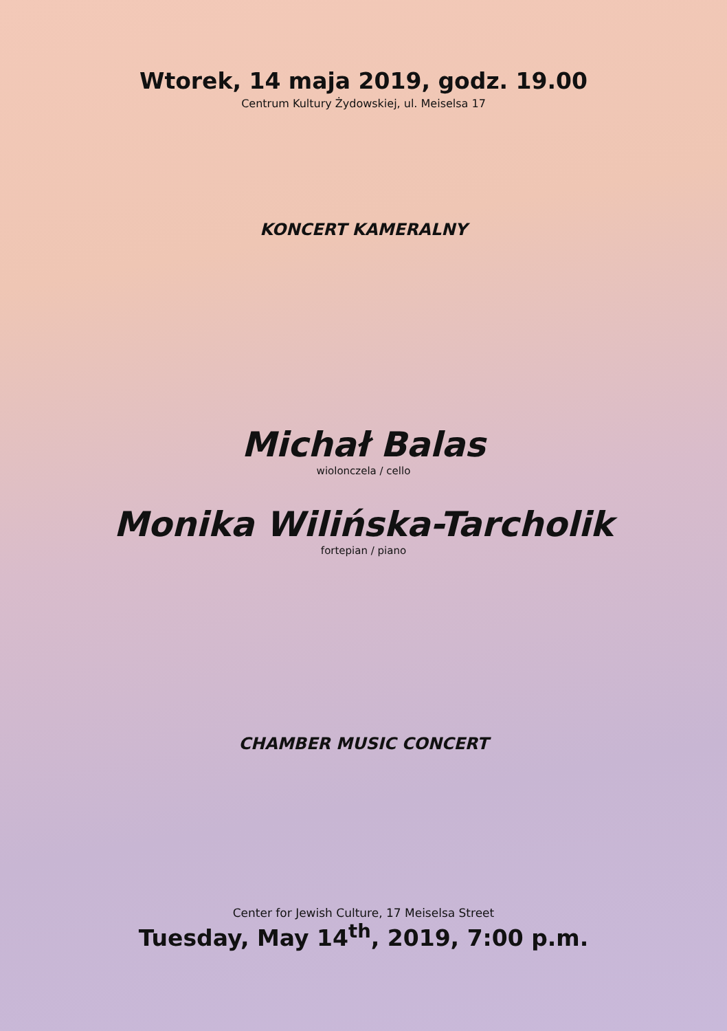Wtorek, 14 maja 2019, godz. 19.00
Centrum Kultury Żydowskiej, ul. Meiselsa 17
KONCERT KAMERALNY
Michał Balas
wiolonczela / cello
Monika Wilińska-Tarcholik
fortepian / piano
CHAMBER MUSIC CONCERT
Center for Jewish Culture, 17 Meiselsa Street
Tuesday, May 14<sup>th</sup>, 2019, 7:00 p.m.